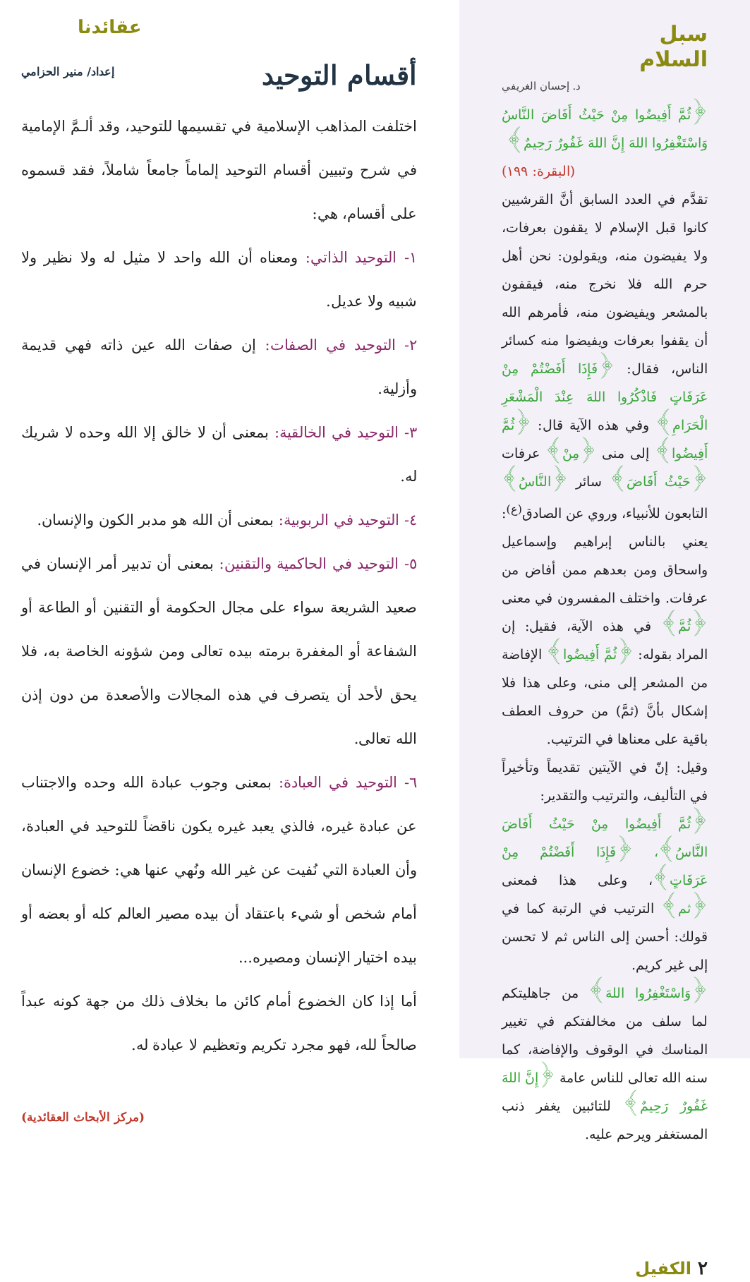سبل
السلام
د. إحسان الغريفي
﴿ثُمَّ أَفِيضُوا مِنْ حَيْثُ أَفَاضَ النَّاسُ وَاسْتَغْفِرُوا اللهَ إِنَّ اللهَ غَفُورٌ رَحِيمٌ﴾
(البقرة: ١٩٩)
تقدَّم في العدد السابق أنَّ القرشيين كانوا قبل الإسلام لا يقفون بعرفات، ولا يفيضون منه، ويقولون: نحن أهل حرم الله فلا نخرج منه، فيقفون بالمشعر ويفيضون منه، فأمرهم الله أن يقفوا بعرفات ويفيضوا منه كسائر الناس، فقال: ﴿فَإِذَا أَفَضْتُمْ مِنْ عَرَفَاتٍ فَاذْكُرُوا اللهَ عِنْدَ الْمَشْعَرِ الْحَرَامِ﴾ وفي هذه الآية قال: ﴿ثُمَّ أَفِيضُوا﴾ إلى منى ﴿مِنْ﴾ عرفات ﴿حَيْثُ أَفَاضَ﴾ سائر ﴿النَّاسُ﴾ التابعون للأنبياء، وروي عن الصادق<sup>(ع)</sup>:
يعني بالناس إبراهيم وإسماعيل واسحاق ومن بعدهم ممن أفاض من عرفات. واختلف المفسرون في معنى ﴿ثُمَّ﴾ في هذه الآية، فقيل: إن المراد بقوله: ﴿ثُمَّ أَفِيضُوا﴾ الإفاضة من المشعر إلى منى، وعلى هذا فلا إشكال بأنَّ (ثمَّ) من حروف العطف باقية على معناها في الترتيب.
وقيل: إنّ في الآيتين تقديماً وتأخيراً في التأليف، والترتيب والتقدير:
﴿ثُمَّ أَفِيضُوا مِنْ حَيْثُ أَفَاضَ النَّاسُ﴾، ﴿فَإِذَا أَفَضْتُمْ مِنْ عَرَفَاتٍ﴾، وعلى هذا فمعنى ﴿ثم﴾ الترتيب في الرتبة كما في قولك: أحسن إلى الناس ثم لا تحسن إلى غير كريم.
﴿وَاسْتَغْفِرُوا اللهَ﴾ من جاهليتكم لما سلف من مخالفتكم في تغيير المناسك في الوقوف والإفاضة، كما سنه الله تعالى للناس عامة ﴿إِنَّ اللهَ غَفُورٌ رَحِيمٌ﴾ للتائبين يغفر ذنب المستغفر ويرحم عليه.
٢ الكفيل
عقائدنا
أقسام التوحيد
إعداد/ منير الحزامي
اختلفت المذاهب الإسلامية في تقسيمها للتوحيد، وقد ألـمَّ الإمامية في شرح وتبيين أقسام التوحيد إلماماً جامعاً شاملاً، فقد قسموه على أقسام، هي:
١- التوحيد الذاتي: ومعناه أن الله واحد لا مثيل له ولا نظير ولا شبيه ولا عديل.
٢- التوحيد في الصفات: إن صفات الله عين ذاته فهي قديمة وأزلية.
٣- التوحيد في الخالقية: بمعنى أن لا خالق إلا الله وحده لا شريك له.
٤- التوحيد في الربوبية: بمعنى أن الله هو مدبر الكون والإنسان.
٥- التوحيد في الحاكمية والتقنين: بمعنى أن تدبير أمر الإنسان في صعيد الشريعة سواء على مجال الحكومة أو التقنين أو الطاعة أو الشفاعة أو المغفرة برمته بيده تعالى ومن شؤونه الخاصة به، فلا يحق لأحد أن يتصرف في هذه المجالات والأصعدة من دون إذن الله تعالى.
٦- التوحيد في العبادة: بمعنى وجوب عبادة الله وحده والاجتناب عن عبادة غيره، فالذي يعبد غيره يكون ناقضاً للتوحيد في العبادة، وأن العبادة التي نُفيت عن غير الله ونُهي عنها هي: خضوع الإنسان أمام شخص أو شيء باعتقاد أن بيده مصير العالم كله أو بعضه أو بيده اختيار الإنسان ومصيره...
أما إذا كان الخضوع أمام كائن ما بخلاف ذلك من جهة كونه عبداً صالحاً لله، فهو مجرد تكريم وتعظيم لا عبادة له.
(مركز الأبحاث العقائدية)